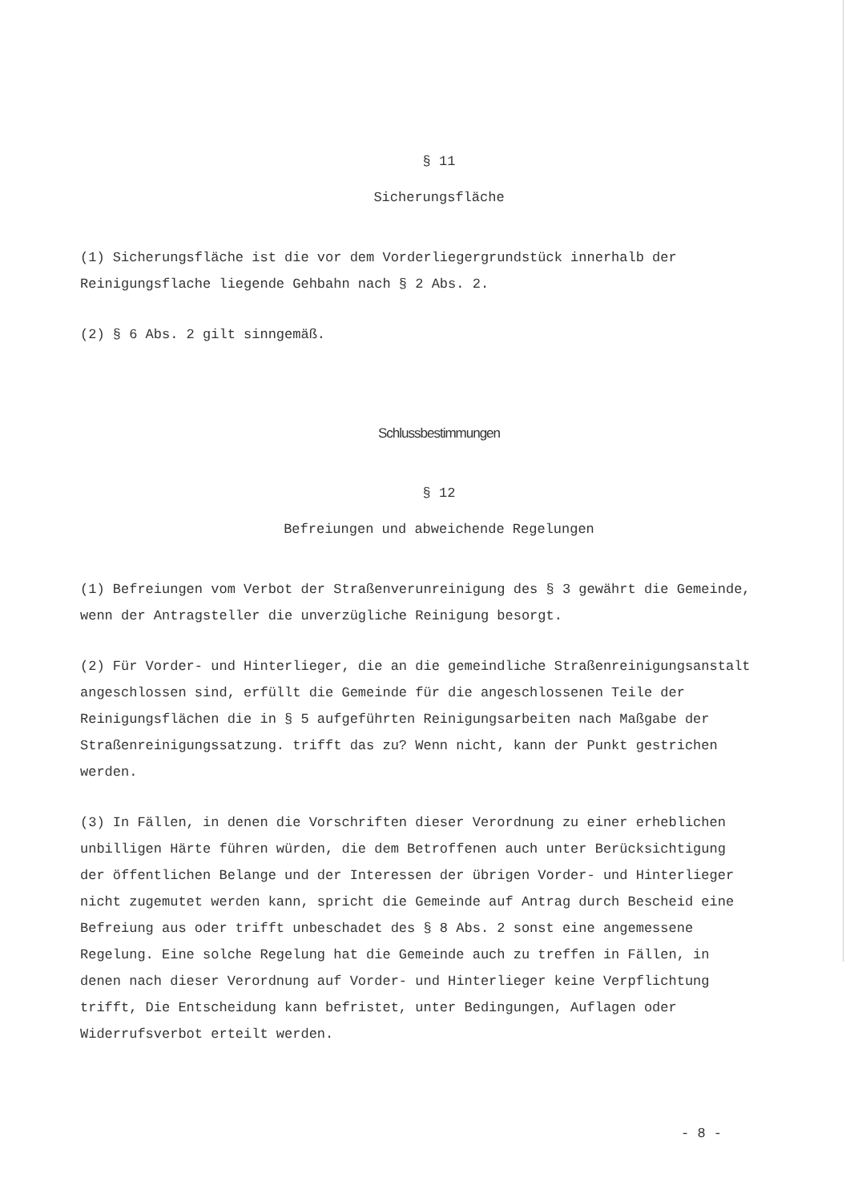§ 11
Sicherungsfläche
(1) Sicherungsfläche ist die vor dem Vorderliegergrundstück innerhalb der Reinigungsflache liegende Gehbahn nach § 2 Abs. 2.
(2) § 6 Abs. 2 gilt sinngemäß.
Schlussbestimmungen
§ 12
Befreiungen und abweichende Regelungen
(1) Befreiungen vom Verbot der Straßenverunreinigung des § 3 gewährt die Gemeinde, wenn der Antragsteller die unverzügliche Reinigung besorgt.
(2) Für Vorder- und Hinterlieger, die an die gemeindliche Straßenreinigungsanstalt angeschlossen sind, erfüllt die Gemeinde für die angeschlossenen Teile der Reinigungsflächen die in § 5 aufgeführten Reinigungsarbeiten nach Maßgabe der Straßenreinigungssatzung. trifft das zu? Wenn nicht, kann der Punkt gestrichen werden.
(3) In Fällen, in denen die Vorschriften dieser Verordnung zu einer erheblichen unbilligen Härte führen würden, die dem Betroffenen auch unter Berücksichtigung der öffentlichen Belange und der Interessen der übrigen Vorder- und Hinterlieger nicht zugemutet werden kann, spricht die Gemeinde auf Antrag durch Bescheid eine Befreiung aus oder trifft unbeschadet des § 8 Abs. 2 sonst eine angemessene Regelung. Eine solche Regelung hat die Gemeinde auch zu treffen in Fällen, in denen nach dieser Verordnung auf Vorder- und Hinterlieger keine Verpflichtung trifft, Die Entscheidung kann befristet, unter Bedingungen, Auflagen oder Widerrufsverbot erteilt werden.
- 8 -